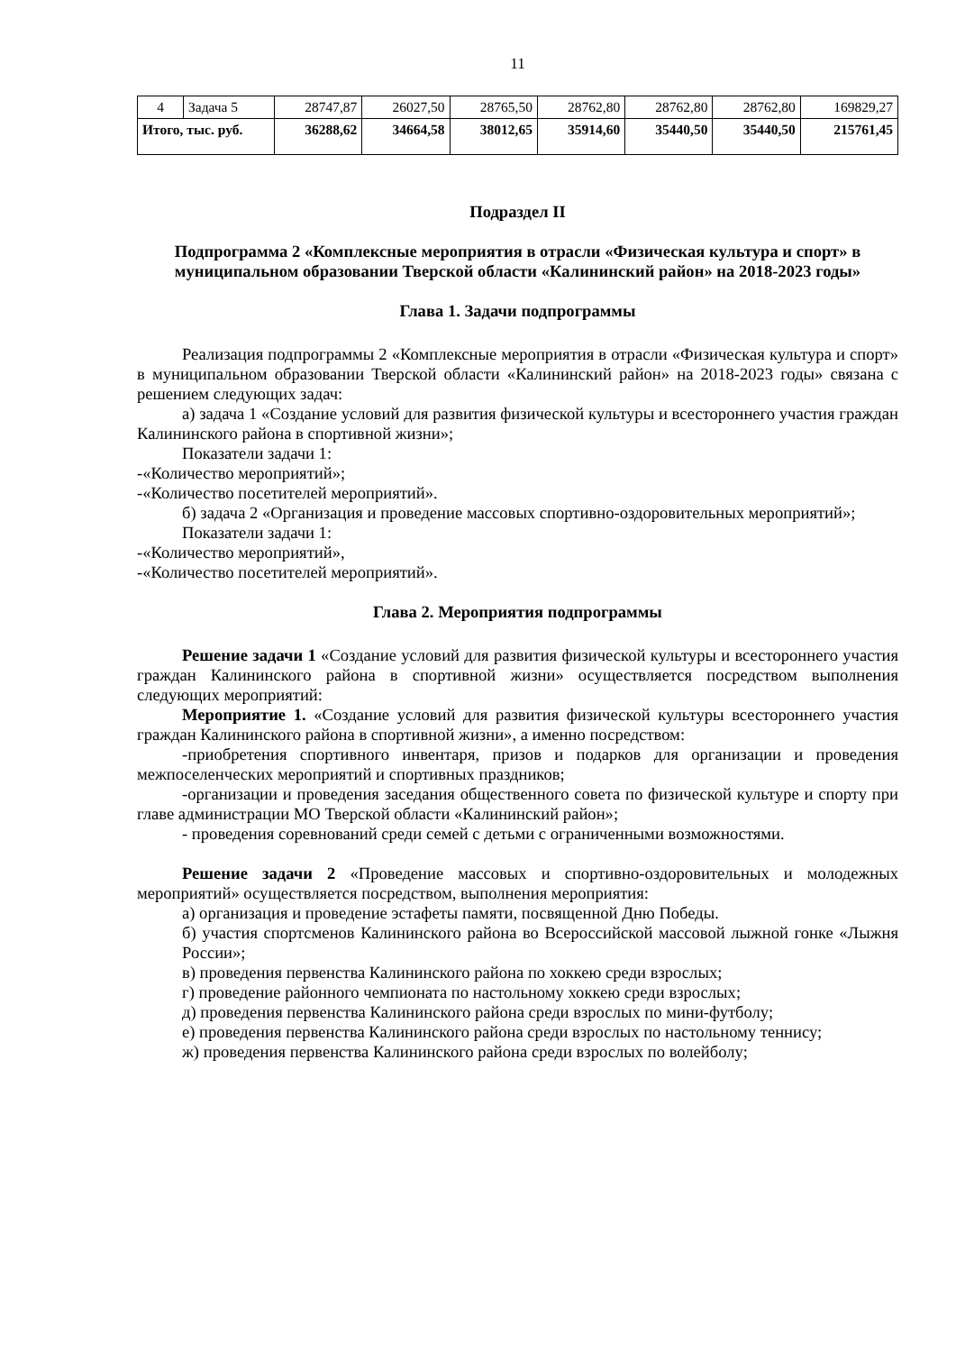11
| 4 | Задача 5 | 28747,87 | 26027,50 | 28765,50 | 28762,80 | 28762,80 | 28762,80 | 169829,27 |
| Итого, тыс. руб. | | 36288,62 | 34664,58 | 38012,65 | 35914,60 | 35440,50 | 35440,50 | 215761,45 |
Подраздел II
Подпрограмма 2 «Комплексные мероприятия в отрасли «Физическая культура и спорт» в муниципальном образовании Тверской области «Калининский район» на 2018-2023 годы»
Глава 1. Задачи подпрограммы
Реализация подпрограммы 2 «Комплексные мероприятия в отрасли «Физическая культура и спорт» в муниципальном образовании Тверской области «Калининский район» на 2018-2023 годы» связана с решением следующих задач:
а) задача 1 «Создание условий для развития физической культуры и всестороннего участия граждан Калининского района в спортивной жизни»;
Показатели задачи 1:
-«Количество мероприятий»;
-«Количество посетителей мероприятий».
б) задача 2 «Организация и проведение массовых спортивно-оздоровительных мероприятий»;
Показатели задачи 1:
-«Количество мероприятий»,
-«Количество посетителей мероприятий».
Глава 2. Мероприятия подпрограммы
Решение задачи 1 «Создание условий для развития физической культуры и всестороннего участия граждан Калининского района в спортивной жизни» осуществляется посредством выполнения следующих мероприятий:
Мероприятие 1. «Создание условий для развития физической культуры всестороннего участия граждан Калининского района в спортивной жизни», а именно посредством:
-приобретения спортивного инвентаря, призов и подарков для организации и проведения межпоселенческих мероприятий и спортивных праздников;
-организации и проведения заседания общественного совета по физической культуре и спорту при главе администрации МО Тверской области «Калининский район»;
- проведения соревнований среди семей с детьми с ограниченными возможностями.
Решение задачи 2 «Проведение массовых и спортивно-оздоровительных и молодежных мероприятий» осуществляется посредством, выполнения мероприятия:
а) организация и проведение эстафеты памяти, посвященной Дню Победы.
б) участия спортсменов Калининского района во Всероссийской массовой лыжной гонке «Лыжня России»;
в) проведения первенства Калининского района по хоккею среди взрослых;
г) проведение районного чемпионата по настольному хоккею среди взрослых;
д) проведения первенства Калининского района среди взрослых по мини-футболу;
е) проведения первенства Калининского района среди взрослых по настольному теннису;
ж) проведения первенства Калининского района среди взрослых по волейболу;